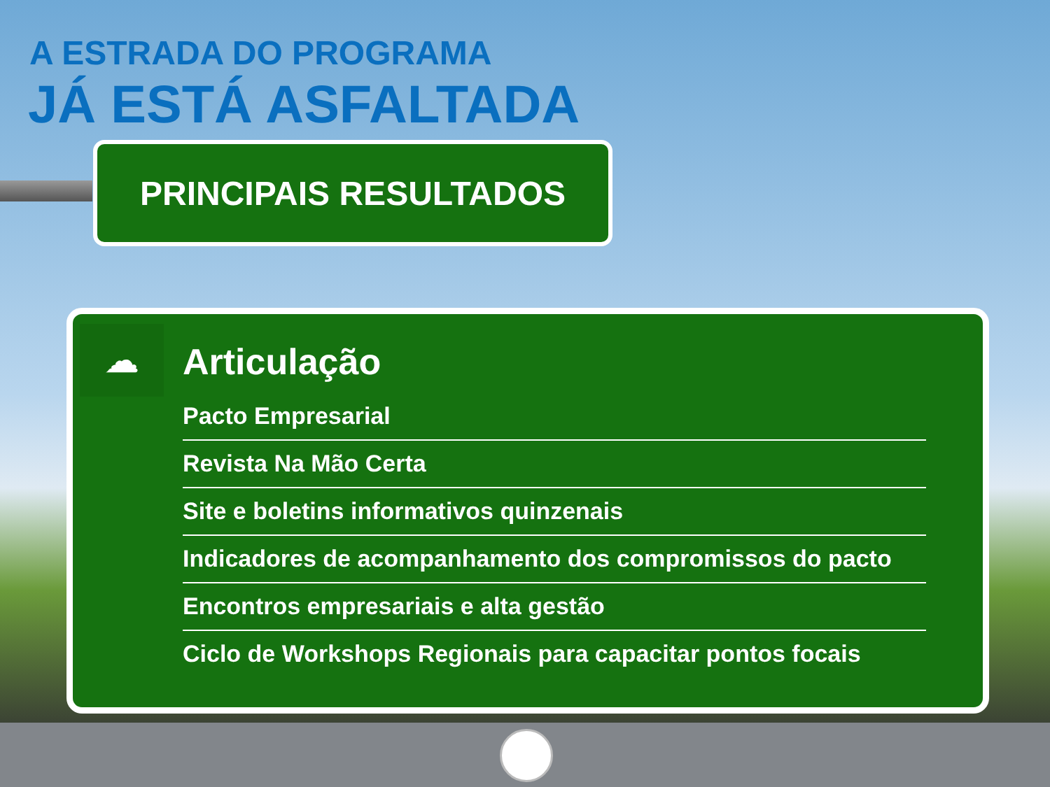A ESTRADA DO PROGRAMA
JÁ ESTÁ ASFALTADA
PRINCIPAIS RESULTADOS
☁ Articulação
Pacto Empresarial
Revista Na Mão Certa
Site e boletins informativos quinzenais
Indicadores de acompanhamento dos compromissos do pacto
Encontros empresariais e alta gestão
Ciclo de Workshops Regionais para capacitar pontos focais